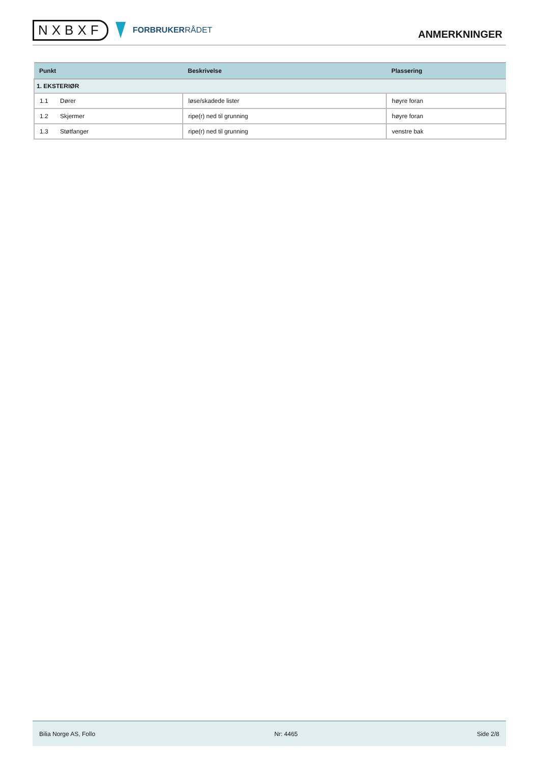NXBXF
FORBRUKERRÅDET
ANMERKNINGER
| Punkt | Beskrivelse | Plassering |
| --- | --- | --- |
| 1. EKSTERIØR | | |
| 1.1 Dører | løse/skadede lister | høyre foran |
| 1.2 Skjermer | ripe(r) ned til grunning | høyre foran |
| 1.3 Støtfanger | ripe(r) ned til grunning | venstre bak |
Bilia Norge AS, Follo Nr: 4465 Side 2/8